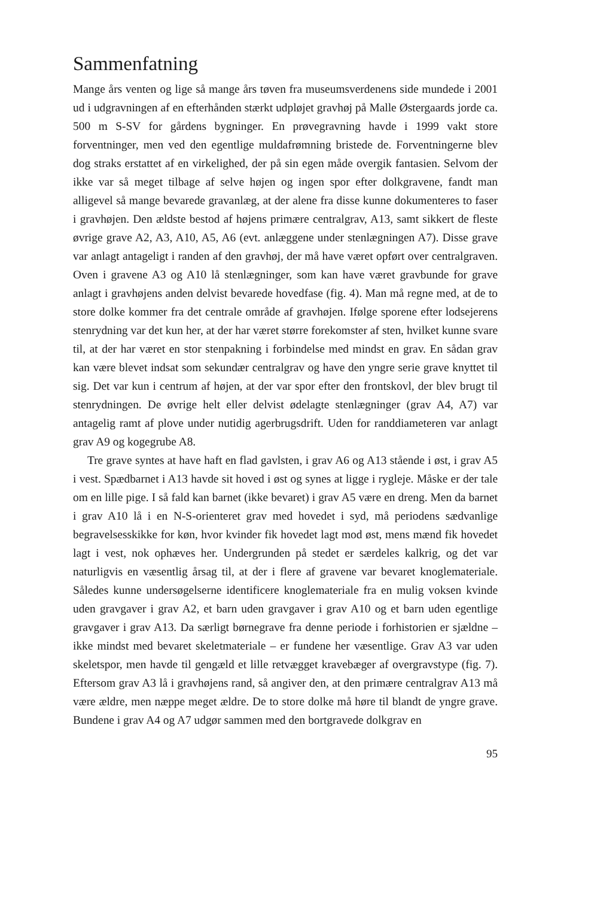Sammenfatning
Mange års venten og lige så mange års tøven fra museumsverdenens side mundede i 2001 ud i udgravningen af en efterhånden stærkt udpløjet gravhøj på Malle Østergaards jorde ca. 500 m S-SV for gårdens bygninger. En prøvegravning havde i 1999 vakt store forventninger, men ved den egentlige muldafrømning bristede de. Forventningerne blev dog straks erstattet af en virkelighed, der på sin egen måde overgik fantasien. Selvom der ikke var så meget tilbage af selve højen og ingen spor efter dolkgravene, fandt man alligevel så mange bevarede gravanlæg, at der alene fra disse kunne dokumenteres to faser i gravhøjen. Den ældste bestod af højens primære centralgrav, A13, samt sikkert de fleste øvrige grave A2, A3, A10, A5, A6 (evt. anlæggene under stenlægningen A7). Disse grave var anlagt antageligt i randen af den gravhøj, der må have været opført over centralgraven. Oven i gravene A3 og A10 lå stenlægninger, som kan have været gravbunde for grave anlagt i gravhøjens anden delvist bevarede hovedfase (fig. 4). Man må regne med, at de to store dolke kommer fra det centrale område af gravhøjen. Ifølge sporene efter lodsejerens stenrydning var det kun her, at der har været større forekomster af sten, hvilket kunne svare til, at der har været en stor stenpakning i forbindelse med mindst en grav. En sådan grav kan være blevet indsat som sekundær centralgrav og have den yngre serie grave knyttet til sig. Det var kun i centrum af højen, at der var spor efter den frontskovl, der blev brugt til stenrydningen. De øvrige helt eller delvist ødelagte stenlægninger (grav A4, A7) var antagelig ramt af plove under nutidig agerbrugsdrift. Uden for randdiameteren var anlagt grav A9 og kogegrube A8.
Tre grave syntes at have haft en flad gavlsten, i grav A6 og A13 stående i øst, i grav A5 i vest. Spædbarnet i A13 havde sit hoved i øst og synes at ligge i rygleje. Måske er der tale om en lille pige. I så fald kan barnet (ikke bevaret) i grav A5 være en dreng. Men da barnet i grav A10 lå i en N-S-orienteret grav med hovedet i syd, må periodens sædvanlige begravelsesskikke for køn, hvor kvinder fik hovedet lagt mod øst, mens mænd fik hovedet lagt i vest, nok ophæves her. Undergrunden på stedet er særdeles kalkrig, og det var naturligvis en væsentlig årsag til, at der i flere af gravene var bevaret knoglemateriale. Således kunne undersøgelserne identificere knoglemateriale fra en mulig voksen kvinde uden gravgaver i grav A2, et barn uden gravgaver i grav A10 og et barn uden egentlige gravgaver i grav A13. Da særligt børnegrave fra denne periode i forhistorien er sjældne – ikke mindst med bevaret skeletmateriale – er fundene her væsentlige. Grav A3 var uden skeletspor, men havde til gengæld et lille retvægget kravebæger af overgravstype (fig. 7). Eftersom grav A3 lå i gravhøjens rand, så angiver den, at den primære centralgrav A13 må være ældre, men næppe meget ældre. De to store dolke må høre til blandt de yngre grave. Bundene i grav A4 og A7 udgør sammen med den bortgravede dolkgrav en
95